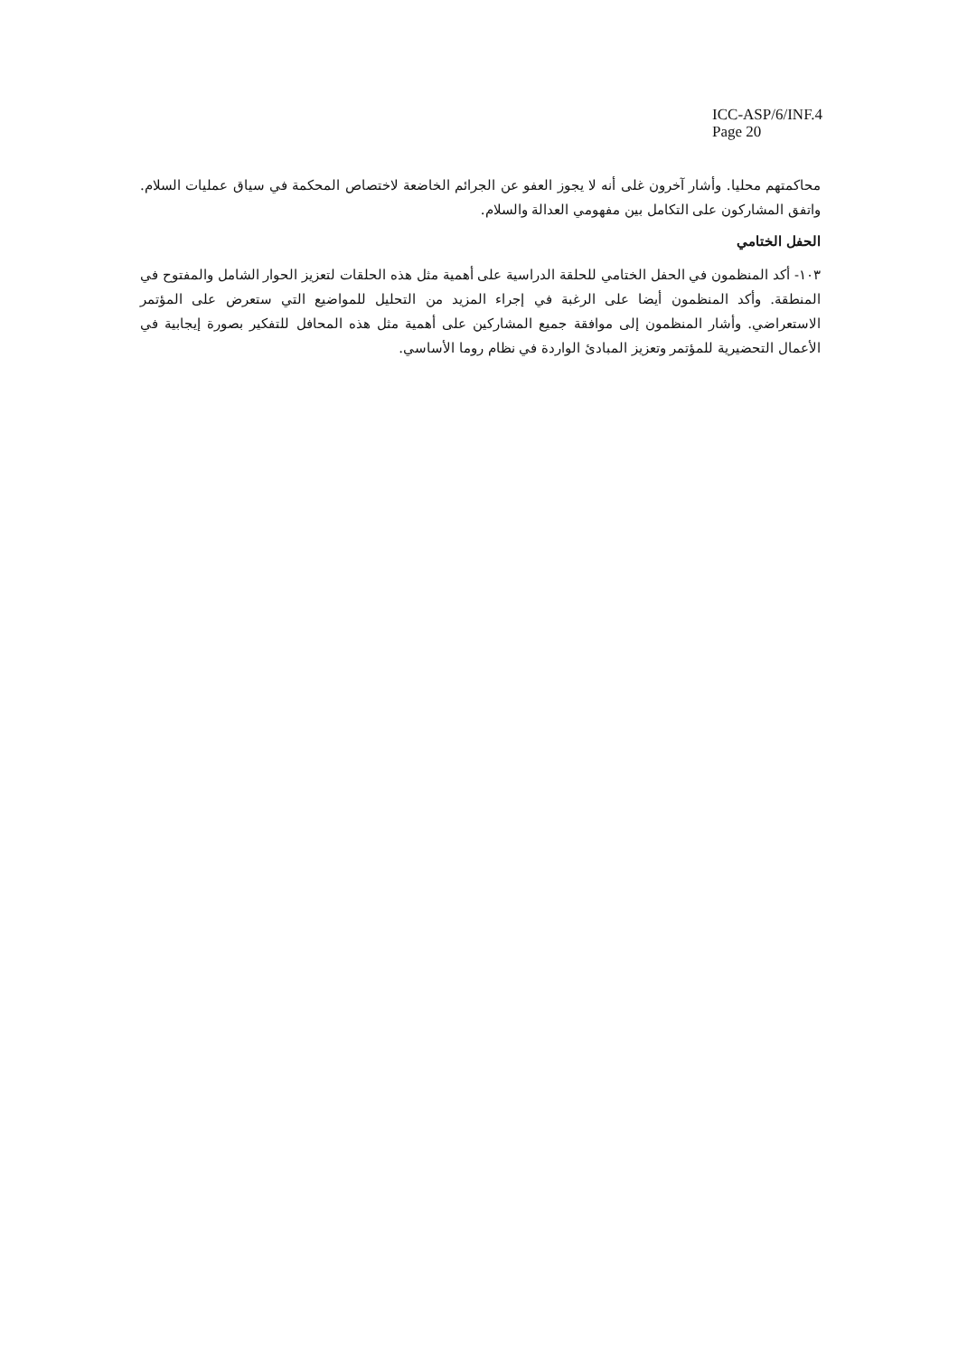ICC-ASP/6/INF.4
Page 20
محاكمتهم محليا. وأشار آخرون غلى أنه لا يجوز العفو عن الجرائم الخاضعة لاختصاص المحكمة في سياق عمليات السلام. واتفق المشاركون على التكامل بين مفهومي العدالة والسلام.
الحفل الختامي
١٠٣- أكد المنظمون في الحفل الختامي للحلقة الدراسية على أهمية مثل هذه الحلقات لتعزيز الحوار الشامل والمفتوح في المنطقة. وأكد المنظمون أيضا على الرغبة في إجراء المزيد من التحليل للمواضيع التي ستعرض على المؤتمر الاستعراضي. وأشار المنظمون إلى موافقة جميع المشاركين على أهمية مثل هذه المحافل للتفكير بصورة إيجابية في الأعمال التحضيرية للمؤتمر وتعزيز المبادئ الواردة في نظام روما الأساسي.